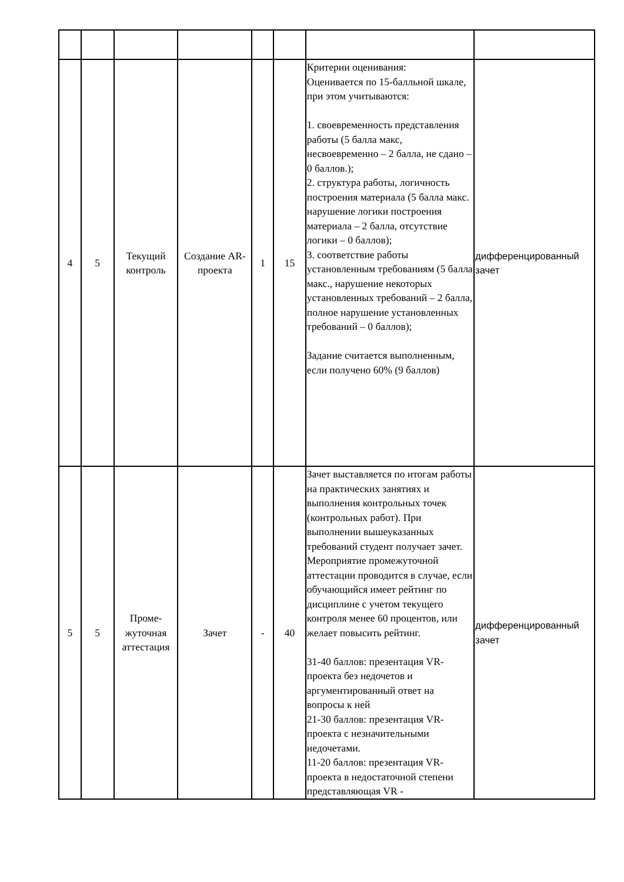| 4 | 5 | Текущий контроль | Создание AR-проекта | 1 | 15 | Критерии оценивания: Оценивается по 15-балльной шкале, при этом учитываются: 1. своевременность представления работы (5 балла макс, несвоевременно – 2 балла, не сдано – 0 баллов.); 2. структура работы, логичность построения материала (5 балла макс. нарушение логики построения материала – 2 балла, отсутствие логики – 0 баллов); 3. соответствие работы установленным требованиям (5 балла макс., нарушение некоторых установленных требований – 2 балла, полное нарушение установленных требований – 0 баллов); Задание считается выполненным, если получено 60% (9 баллов) | дифференцированный зачет |
| 5 | 5 | Проме- жуточная аттестация | Зачет | - | 40 | Зачет выставляется по итогам работы на практических занятиях и выполнения контрольных точек (контрольных работ). При выполнении вышеуказанных требований студент получает зачет. Мероприятие промежуточной аттестации проводится в случае, если обучающийся имеет рейтинг по дисциплине с учетом текущего контроля менее 60 процентов, или желает повысить рейтинг. 31-40 баллов: презентация VR-проекта без недочетов и аргументированный ответ на вопросы к ней 21-30 баллов: презентация VR-проекта с незначительными недочетами. 11-20 баллов: презентация VR-проекта в недостаточной степени представляющая VR - | дифференцированный зачет |